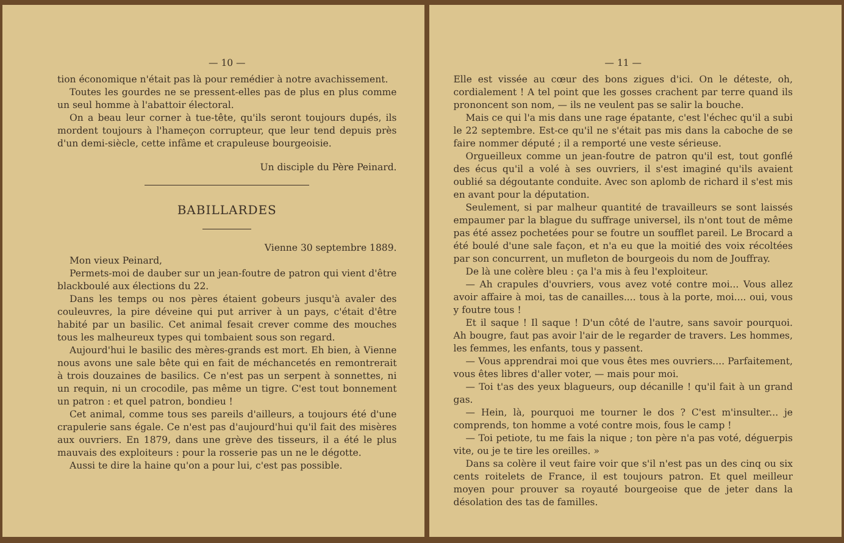— 10 —
tion économique n'était pas là pour remédier à notre avachissement.
Toutes les gourdes ne se pressent-elles pas de plus en plus comme un seul homme à l'abattoir électoral.
On a beau leur corner à tue-tête, qu'ils seront toujours dupés, ils mordent toujours à l'hameçon corrupteur, que leur tend depuis près d'un demi-siècle, cette infâme et crapuleuse bourgeoisie.
Un disciple du Père Peinard.
BABILLARDES
Vienne 30 septembre 1889.
Mon vieux Peinard,
Permets-moi de dauber sur un jean-foutre de patron qui vient d'être blackboulé aux élections du 22.
Dans les temps ou nos pères étaient gobeurs jusqu'à avaler des couleuvres, la pire déveine qui put arriver à un pays, c'était d'être habité par un basilic. Cet animal fesait crever comme des mouches tous les malheureux types qui tombaient sous son regard.
Aujourd'hui le basilic des mères-grands est mort. Eh bien, à Vienne nous avons une sale bête qui en fait de méchancetés en remontrerait à trois douzaines de basilics. Ce n'est pas un serpent à sonnettes, ni un requin, ni un crocodile, pas même un tigre. C'est tout bonnement un patron : et quel patron, bondieu !
Cet animal, comme tous ses pareils d'ailleurs, a toujours été d'une crapulerie sans égale. Ce n'est pas d'aujourd'hui qu'il fait des misères aux ouvriers. En 1879, dans une grève des tisseurs, il a été le plus mauvais des exploiteurs : pour la rosserie pas un ne le dégotte.
Aussi te dire la haine qu'on a pour lui, c'est pas possible.
— 11 —
Elle est vissée au cœur des bons zigues d'ici. On le déteste, oh, cordialement ! A tel point que les gosses crachent par terre quand ils prononcent son nom, — ils ne veulent pas se salir la bouche.
Mais ce qui l'a mis dans une rage épatante, c'est l'échec qu'il a subi le 22 septembre. Est-ce qu'il ne s'était pas mis dans la caboche de se faire nommer député ; il a remporté une veste sérieuse.
Orgueilleux comme un jean-foutre de patron qu'il est, tout gonflé des écus qu'il a volé à ses ouvriers, il s'est imaginé qu'ils avaient oublié sa dégoutante conduite. Avec son aplomb de richard il s'est mis en avant pour la députation.
Seulement, si par malheur quantité de travailleurs se sont laissés empaumer par la blague du suffrage universel, ils n'ont tout de même pas été assez pochetées pour se foutre un soufflet pareil. Le Brocard a été boulé d'une sale façon, et n'a eu que la moitié des voix récoltées par son concurrent, un mufleton de bourgeois du nom de Jouffray.
De là une colère bleu : ça l'a mis à feu l'exploiteur.
— Ah crapules d'ouvriers, vous avez voté contre moi... Vous allez avoir affaire à moi, tas de canailles.... tous à la porte, moi.... oui, vous y foutre tous !
Et il saque ! Il saque ! D'un côté de l'autre, sans savoir pourquoi. Ah bougre, faut pas avoir l'air de le regarder de travers. Les hommes, les femmes, les enfants, tous y passent.
— Vous apprendrai moi que vous êtes mes ouvriers.... Parfaitement, vous êtes libres d'aller voter, — mais pour moi.
— Toi t'as des yeux blagueurs, oup décanille ! qu'il fait à un grand gas.
— Hein, là, pourquoi me tourner le dos ? C'est m'insulter... je comprends, ton homme a voté contre mois, fous le camp !
— Toi petiote, tu me fais la nique ; ton père n'a pas voté, déguerpis vite, ou je te tire les oreilles. »
Dans sa colère il veut faire voir que s'il n'est pas un des cinq ou six cents roitelets de France, il est toujours patron. Et quel meilleur moyen pour prouver sa royauté bourgeoise que de jeter dans la désolation des tas de familles.